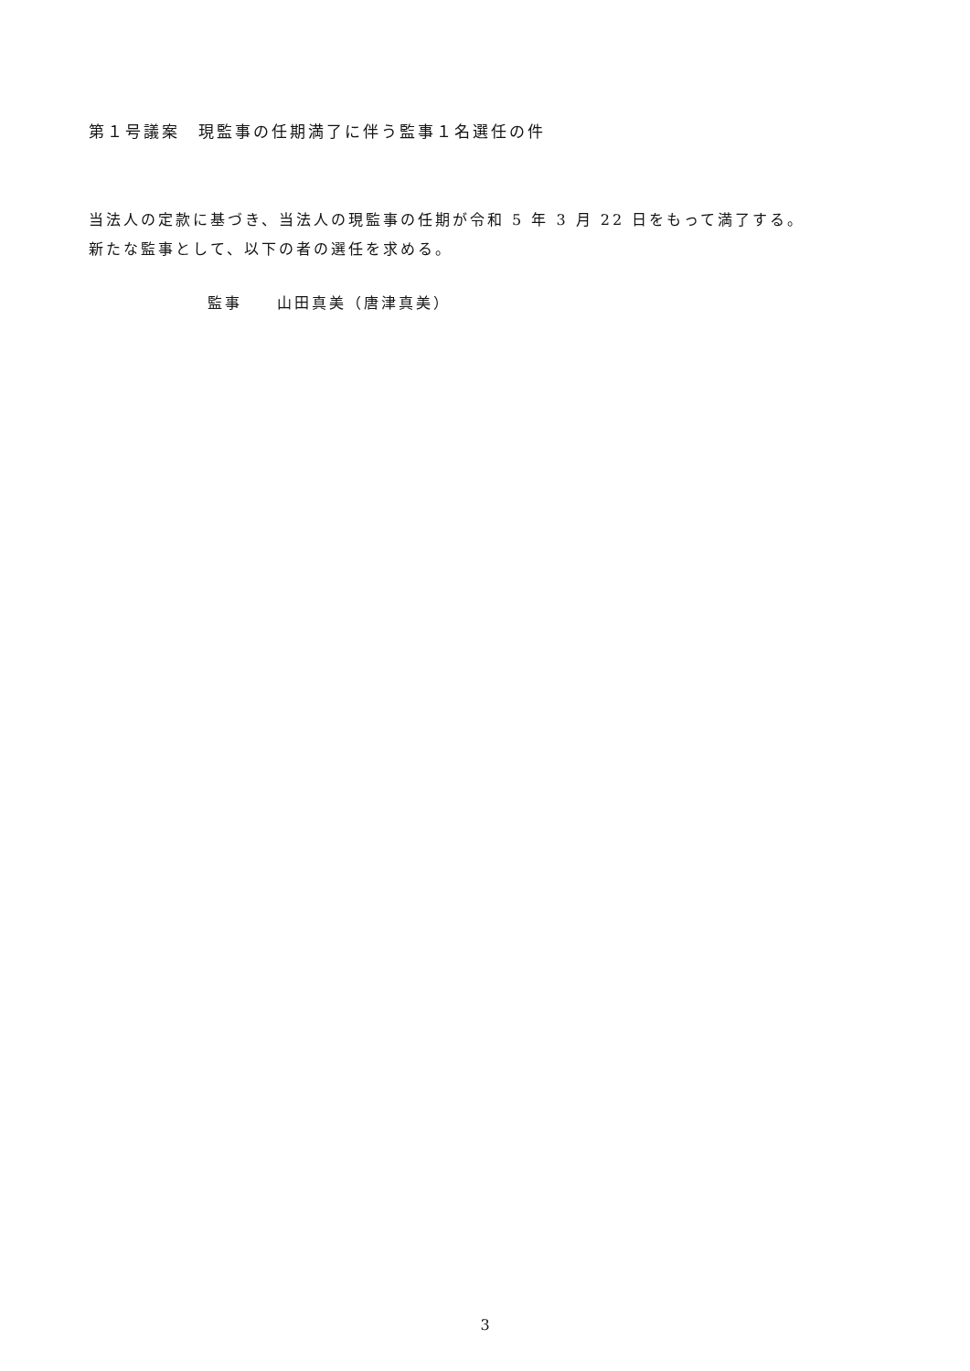第１号議案　現監事の任期満了に伴う監事１名選任の件
当法人の定款に基づき、当法人の現監事の任期が令和 5 年 3 月 22 日をもって満了する。
新たな監事として、以下の者の選任を求める。
監事　　山田真美（唐津真美）
3